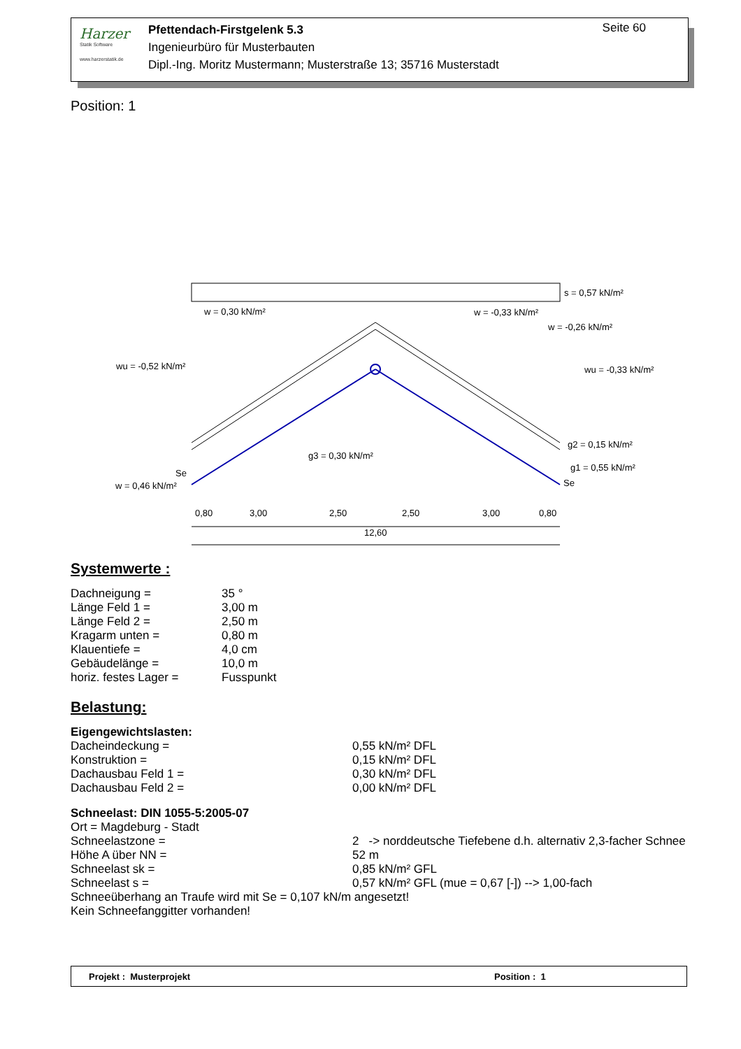Harzer
Statik Software
www.harzerstatik.de
Pfettendach-Firstgelenk 5.3
Ingenieurbüro für Musterbauten
Dipl.-Ing. Moritz Mustermann; Musterstraße 13; 35716 Musterstadt
Seite 60
Position: 1
s = 0,57 kN/m²
w = 0,30 kN/m²
w = -0,33 kN/m²
w = -0,26 kN/m²
wu = -0,52 kN/m²
wu = -0,33 kN/m²
g2 = 0,15 kN/m²
g1 = 0,55 kN/m²
g3 = 0,30 kN/m²
w = 0,46 kN/m²
Se
Se
0,80
3,00
2,50
2,50
3,00
0,80
12,60
Systemwerte :
Dachneigung = 35 °
Länge Feld 1 = 3,00 m
Länge Feld 2 = 2,50 m
Kragarm unten = 0,80 m
Klauentiefe = 4,0 cm
Gebäudelänge = 10,0 m
horiz. festes Lager = Fusspunkt
Belastung:
Eigengewichtslasten:
Dacheindeckung = 0,55 kN/m² DFL
Konstruktion = 0,15 kN/m² DFL
Dachausbau Feld 1 = 0,30 kN/m² DFL
Dachausbau Feld 2 = 0,00 kN/m² DFL
Schneelast: DIN 1055-5:2005-07
Ort = Magdeburg - Stadt
Schneelastzone = 2 -> norddeutsche Tiefebene d.h. alternativ 2,3-facher Schnee
Höhe A über NN = 52 m
Schneelast sk = 0,85 kN/m² GFL
Schneelast s = 0,57 kN/m² GFL (mue = 0,67 [-]) --> 1,00-fach
Schneeüberhang an Traufe wird mit Se = 0,107 kN/m angesetzt!
Kein Schneefanggitter vorhanden!
Projekt : Musterprojekt Position : 1